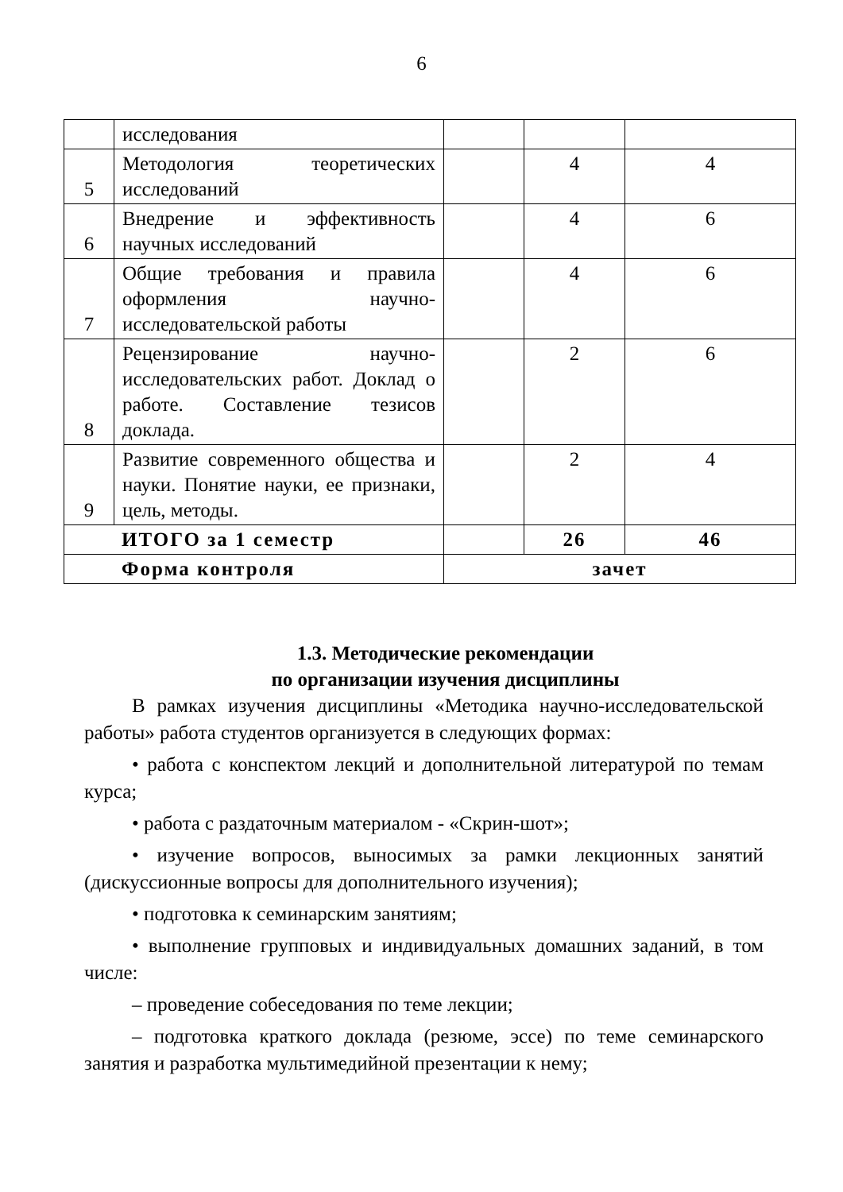6
| | исследования | | | |
| 5 | Методология теоретических исследований | | 4 | 4 |
| 6 | Внедрение и эффективность научных исследований | | 4 | 6 |
| 7 | Общие требования и правила оформления научно-исследовательской работы | | 4 | 6 |
| 8 | Рецензирование научно-исследовательских работ. Доклад о работе. Составление тезисов доклада. | | 2 | 6 |
| 9 | Развитие современного общества и науки. Понятие науки, ее признаки, цель, методы. | | 2 | 4 |
| ИТОГО за 1 семестр | | | 26 | 46 |
| Форма контроля | | зачет | | |
1.3. Методические рекомендации
по организации изучения дисциплины
В рамках изучения дисциплины «Методика научно-исследовательской работы» работа студентов организуется в следующих формах:
• работа с конспектом лекций и дополнительной литературой по темам курса;
• работа с раздаточным материалом - «Скрин-шот»;
• изучение вопросов, выносимых за рамки лекционных занятий (дискуссионные вопросы для дополнительного изучения);
• подготовка к семинарским занятиям;
• выполнение групповых и индивидуальных домашних заданий, в том числе:
– проведение собеседования по теме лекции;
– подготовка краткого доклада (резюме, эссе) по теме семинарского занятия и разработка мультимедийной презентации к нему;